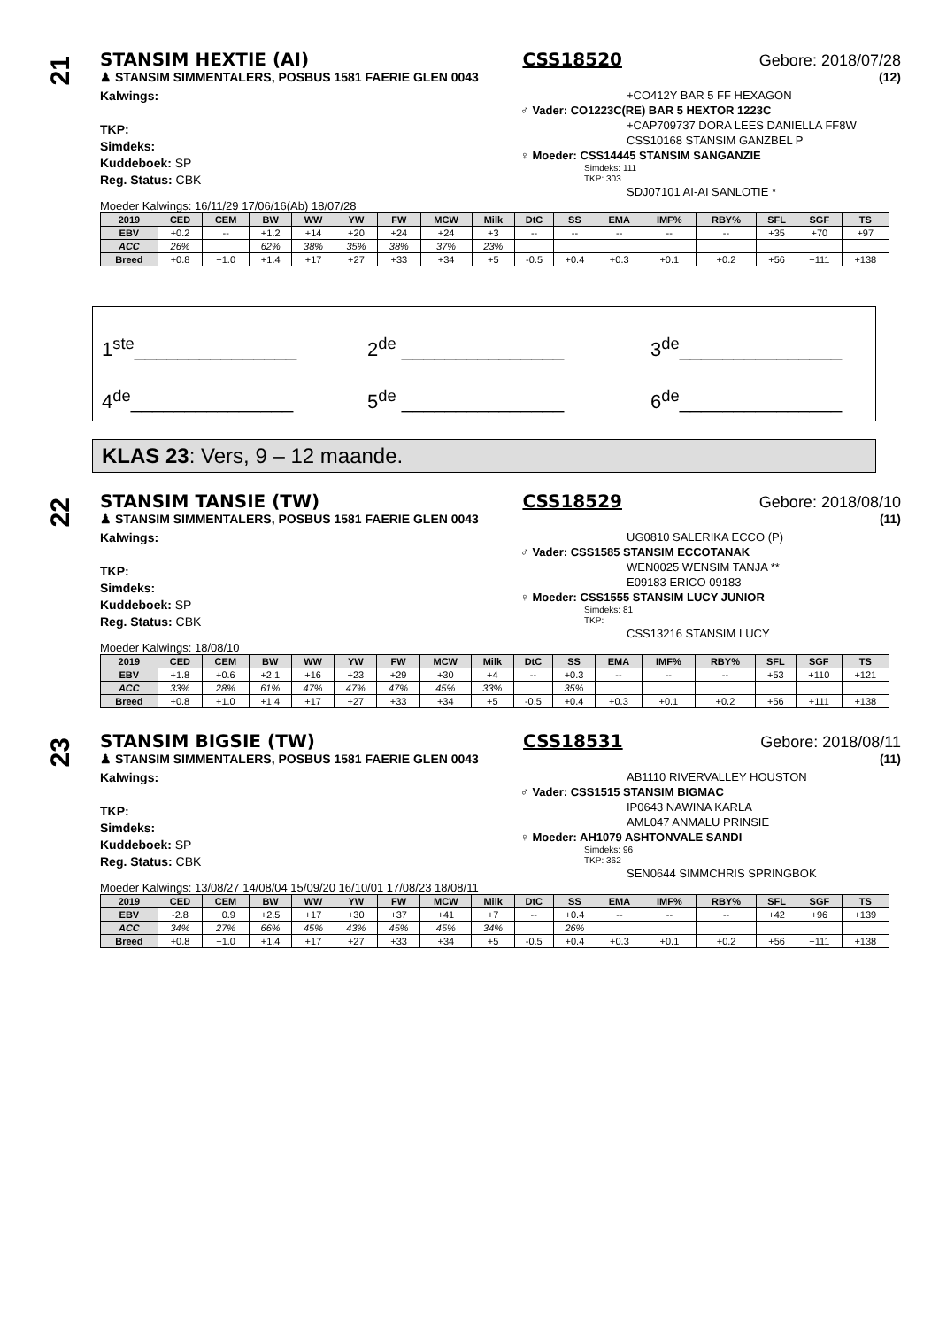21
STANSIM HEXTIE (AI) CSS18520 Gebore: 2018/07/28
♟ STANSIM SIMMENTALERS, POSBUS 1581 FAERIE GLEN 0043 (12)
Kalwings:
TKP:
Simdeks:
Kuddeboek: SP
Reg. Status: CBK
+CO412Y BAR 5 FF HEXAGON
♂ Vader: CO1223C(RE) BAR 5 HEXTOR 1223C
+CAP709737 DORA LEES DANIELLA FF8W
CSS10168 STANSIM GANZBEL P
♀ Moeder: CSS14445 STANSIM SANGANZIE
Simdeks: 111
TKP: 303
SDJ07101 AI-AI SANLOTIE *
Moeder Kalwings: 16/11/29 17/06/16(Ab) 18/07/28
| 2019 | CED | CEM | BW | WW | YW | FW | MCW | Milk | DtC | SS | EMA | IMF% | RBY% | SFL | SGF | TS |
| --- | --- | --- | --- | --- | --- | --- | --- | --- | --- | --- | --- | --- | --- | --- | --- | --- |
| EBV | +0.2 | -- | +1.2 | +14 | +20 | +24 | +24 | +3 | -- | -- | -- | -- | -- | +35 | +70 | +97 |
| ACC | 26% | | 62% | 38% | 35% | 38% | 37% | 23% | | | | | | | | |
| Breed | +0.8 | +1.0 | +1.4 | +17 | +27 | +33 | +34 | +5 | -0.5 | +0.4 | +0.3 | +0.1 | +0.2 | +56 | +111 | +138 |
1<sup>ste</sup>_______________
2<sup>de</sup> _______________
3<sup>de</sup>_______________
4<sup>de</sup>_______________
5<sup>de</sup> _______________
6<sup>de</sup>_______________
KLAS 23: Vers, 9 – 12 maande.
22
STANSIM TANSIE (TW) CSS18529 Gebore: 2018/08/10
♟ STANSIM SIMMENTALERS, POSBUS 1581 FAERIE GLEN 0043 (11)
Kalwings:
TKP:
Simdeks:
Kuddeboek: SP
Reg. Status: CBK
UG0810 SALERIKA ECCO (P)
♂ Vader: CSS1585 STANSIM ECCOTANAK
WEN0025 WENSIM TANJA **
E09183 ERICO 09183
♀ Moeder: CSS1555 STANSIM LUCY JUNIOR
Simdeks: 81
TKP:
CSS13216 STANSIM LUCY
Moeder Kalwings: 18/08/10
| 2019 | CED | CEM | BW | WW | YW | FW | MCW | Milk | DtC | SS | EMA | IMF% | RBY% | SFL | SGF | TS |
| --- | --- | --- | --- | --- | --- | --- | --- | --- | --- | --- | --- | --- | --- | --- | --- | --- |
| EBV | +1.8 | +0.6 | +2.1 | +16 | +23 | +29 | +30 | +4 | -- | +0.3 | -- | -- | -- | +53 | +110 | +121 |
| ACC | 33% | 28% | 61% | 47% | 47% | 47% | 45% | 33% | | 35% | | | | | | |
| Breed | +0.8 | +1.0 | +1.4 | +17 | +27 | +33 | +34 | +5 | -0.5 | +0.4 | +0.3 | +0.1 | +0.2 | +56 | +111 | +138 |
23
STANSIM BIGSIE (TW) CSS18531 Gebore: 2018/08/11
♟ STANSIM SIMMENTALERS, POSBUS 1581 FAERIE GLEN 0043 (11)
Kalwings:
TKP:
Simdeks:
Kuddeboek: SP
Reg. Status: CBK
AB1110 RIVERVALLEY HOUSTON
♂ Vader: CSS1515 STANSIM BIGMAC
IP0643 NAWINA KARLA
AML047 ANMALU PRINSIE
♀ Moeder: AH1079 ASHTONVALE SANDI
Simdeks: 96
TKP: 362
SEN0644 SIMMCHRIS SPRINGBOK
Moeder Kalwings: 13/08/27 14/08/04 15/09/20 16/10/01 17/08/23 18/08/11
| 2019 | CED | CEM | BW | WW | YW | FW | MCW | Milk | DtC | SS | EMA | IMF% | RBY% | SFL | SGF | TS |
| --- | --- | --- | --- | --- | --- | --- | --- | --- | --- | --- | --- | --- | --- | --- | --- | --- |
| EBV | -2.8 | +0.9 | +2.5 | +17 | +30 | +37 | +41 | +7 | -- | +0.4 | -- | -- | -- | +42 | +96 | +139 |
| ACC | 34% | 27% | 66% | 45% | 43% | 45% | 45% | 34% | | 26% | | | | | | |
| Breed | +0.8 | +1.0 | +1.4 | +17 | +27 | +33 | +34 | +5 | -0.5 | +0.4 | +0.3 | +0.1 | +0.2 | +56 | +111 | +138 |